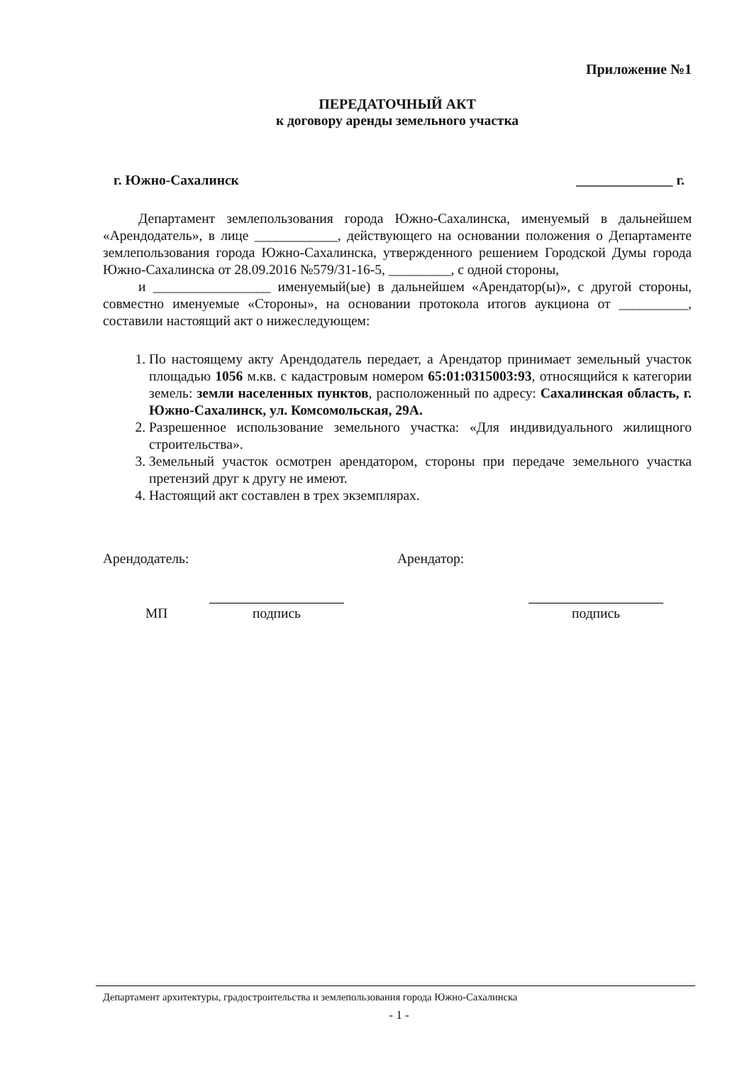Приложение №1
ПЕРЕДАТОЧНЫЙ АКТ
к договору аренды земельного участка
г. Южно-Сахалинск ______________ г.
Департамент землепользования города Южно-Сахалинска, именуемый в дальнейшем «Арендодатель», в лице ____________, действующего на основании положения о Департаменте землепользования города Южно-Сахалинска, утвержденного решением Городской Думы города Южно-Сахалинска от 28.09.2016 №579/31-16-5, _________, с одной стороны,
и _________________ именуемый(ые) в дальнейшем «Арендатор(ы)», с другой стороны, совместно именуемые «Стороны», на основании протокола итогов аукциона от __________, составили настоящий акт о нижеследующем:
1. По настоящему акту Арендодатель передает, а Арендатор принимает земельный участок площадью 1056 м.кв. с кадастровым номером 65:01:0315003:93, относящийся к категории земель: земли населенных пунктов, расположенный по адресу: Сахалинская область, г. Южно-Сахалинск, ул. Комсомольская, 29А.
2. Разрешенное использование земельного участка: «Для индивидуального жилищного строительства».
3. Земельный участок осмотрен арендатором, стороны при передаче земельного участка претензий друг к другу не имеют.
4. Настоящий акт составлен в трех экземплярах.
Арендодатель: Арендатор:
МП подпись подпись
Департамент архитектуры, градостроительства и землепользования города Южно-Сахалинска
- 1 -